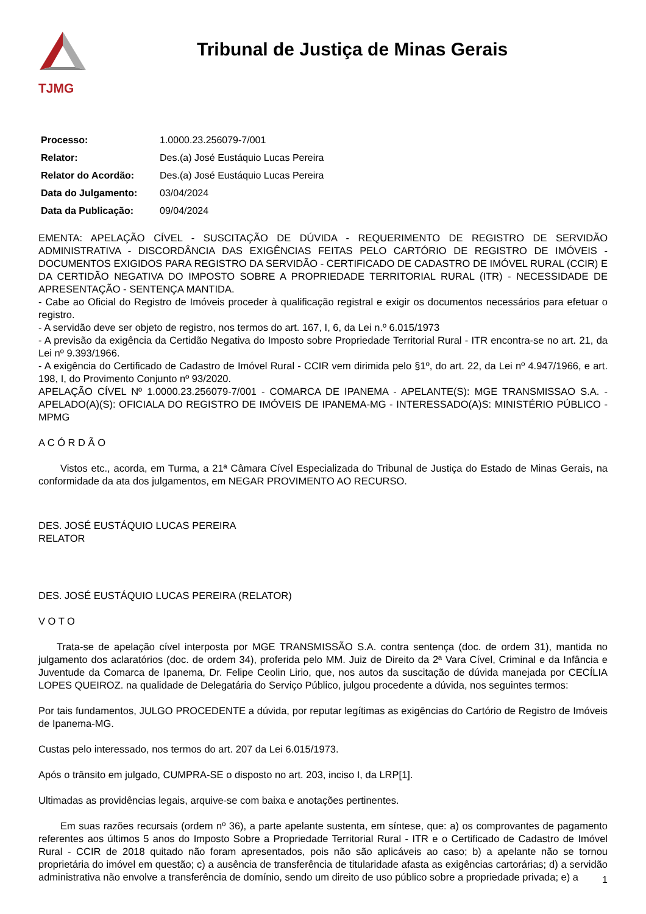TJMG
Tribunal de Justiça de Minas Gerais
| Processo: | 1.0000.23.256079-7/001 |
| Relator: | Des.(a) José Eustáquio Lucas Pereira |
| Relator do Acordão: | Des.(a) José Eustáquio Lucas Pereira |
| Data do Julgamento: | 03/04/2024 |
| Data da Publicação: | 09/04/2024 |
EMENTA: APELAÇÃO CÍVEL - SUSCITAÇÃO DE DÚVIDA - REQUERIMENTO DE REGISTRO DE SERVIDÃO ADMINISTRATIVA - DISCORDÂNCIA DAS EXIGÊNCIAS FEITAS PELO CARTÓRIO DE REGISTRO DE IMÓVEIS - DOCUMENTOS EXIGIDOS PARA REGISTRO DA SERVIDÃO - CERTIFICADO DE CADASTRO DE IMÓVEL RURAL (CCIR) E DA CERTIDÃO NEGATIVA DO IMPOSTO SOBRE A PROPRIEDADE TERRITORIAL RURAL (ITR) - NECESSIDADE DE APRESENTAÇÃO - SENTENÇA MANTIDA.
- Cabe ao Oficial do Registro de Imóveis proceder à qualificação registral e exigir os documentos necessários para efetuar o registro.
- A servidão deve ser objeto de registro, nos termos do art. 167, I, 6, da Lei n.º 6.015/1973
- A previsão da exigência da Certidão Negativa do Imposto sobre Propriedade Territorial Rural - ITR encontra-se no art. 21, da Lei nº 9.393/1966.
- A exigência do Certificado de Cadastro de Imóvel Rural - CCIR vem dirimida pelo §1º, do art. 22, da Lei nº 4.947/1966, e art. 198, I, do Provimento Conjunto nº 93/2020.
APELAÇÃO CÍVEL Nº 1.0000.23.256079-7/001 - COMARCA DE IPANEMA - APELANTE(S): MGE TRANSMISSAO S.A. - APELADO(A)(S): OFICIALA DO REGISTRO DE IMÓVEIS DE IPANEMA-MG - INTERESSADO(A)S: MINISTÉRIO PÚBLICO - MPMG
A C Ó R D Ã O
Vistos etc., acorda, em Turma, a 21ª Câmara Cível Especializada do Tribunal de Justiça do Estado de Minas Gerais, na conformidade da ata dos julgamentos, em NEGAR PROVIMENTO AO RECURSO.
DES. JOSÉ EUSTÁQUIO LUCAS PEREIRA
RELATOR
DES. JOSÉ EUSTÁQUIO LUCAS PEREIRA (RELATOR)
V O T O
Trata-se de apelação cível interposta por MGE TRANSMISSÃO S.A. contra sentença (doc. de ordem 31), mantida no julgamento dos aclaratórios (doc. de ordem 34), proferida pelo MM. Juiz de Direito da 2ª Vara Cível, Criminal e da Infância e Juventude da Comarca de Ipanema, Dr. Felipe Ceolin Lirio, que, nos autos da suscitação de dúvida manejada por CECÍLIA LOPES QUEIROZ. na qualidade de Delegatária do Serviço Público, julgou procedente a dúvida, nos seguintes termos:
Por tais fundamentos, JULGO PROCEDENTE a dúvida, por reputar legítimas as exigências do Cartório de Registro de Imóveis de Ipanema-MG.
Custas pelo interessado, nos termos do art. 207 da Lei 6.015/1973.
Após o trânsito em julgado, CUMPRA-SE o disposto no art. 203, inciso I, da LRP[1].
Ultimadas as providências legais, arquive-se com baixa e anotações pertinentes.
Em suas razões recursais (ordem nº 36), a parte apelante sustenta, em síntese, que: a) os comprovantes de pagamento referentes aos últimos 5 anos do Imposto Sobre a Propriedade Territorial Rural - ITR e o Certificado de Cadastro de Imóvel Rural - CCIR de 2018 quitado não foram apresentados, pois não são aplicáveis ao caso; b) a apelante não se tornou proprietária do imóvel em questão; c) a ausência de transferência de titularidade afasta as exigências cartorárias; d) a servidão administrativa não envolve a transferência de domínio, sendo um direito de uso público sobre a propriedade privada; e) a
1